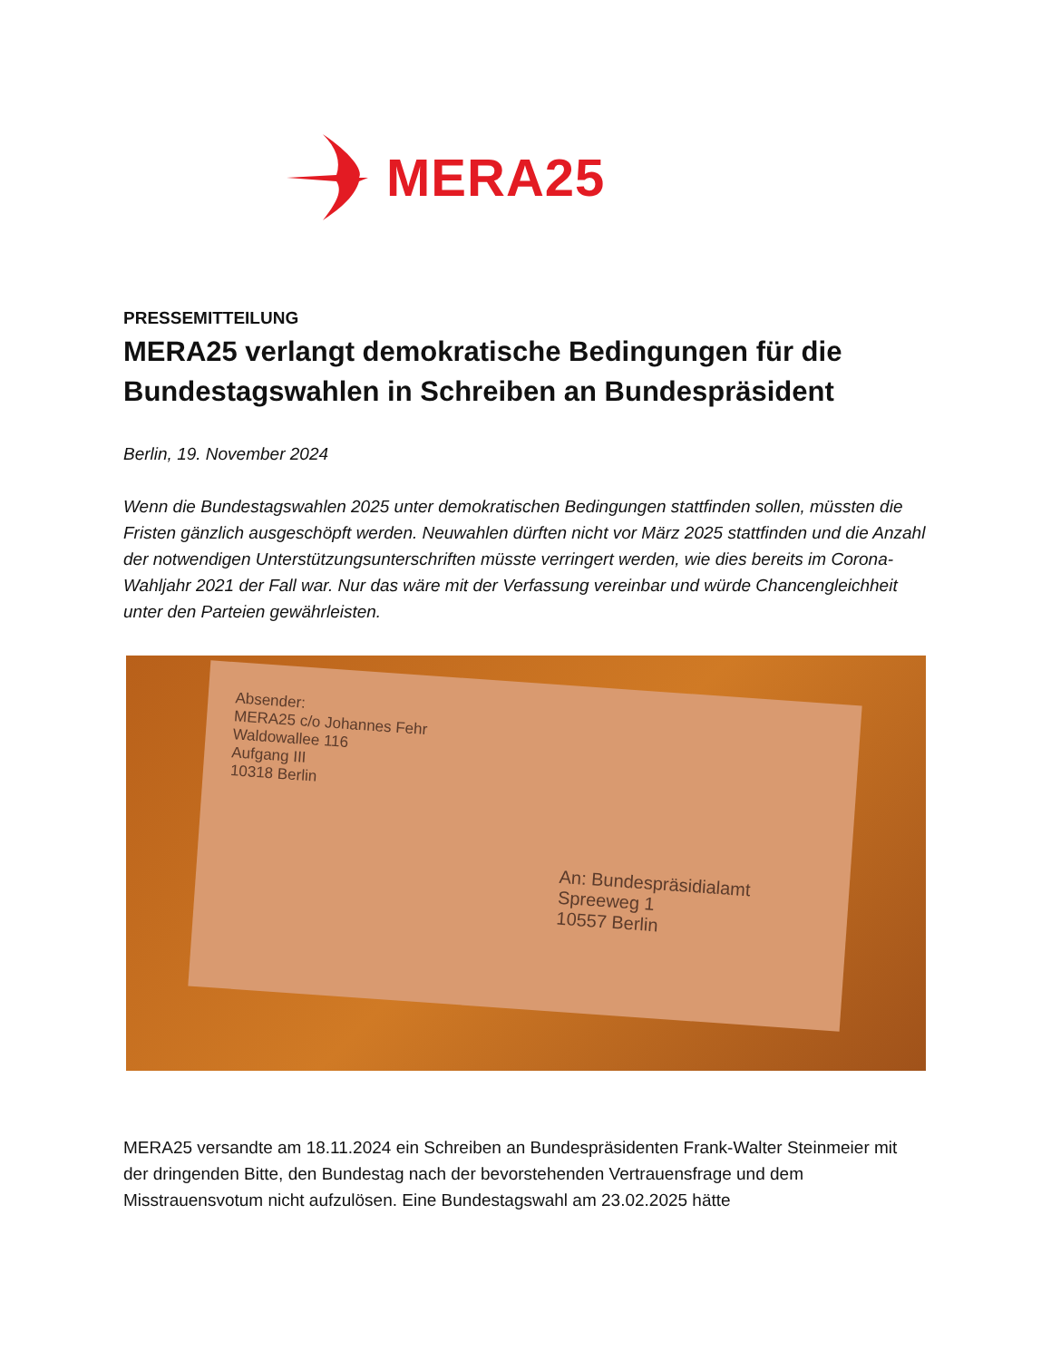MERA25
PRESSEMITTEILUNG
MERA25 verlangt demokratische Bedingungen für die Bundestagswahlen in Schreiben an Bundespräsident
Berlin, 19. November 2024
Wenn die Bundestagswahlen 2025 unter demokratischen Bedingungen stattfinden sollen, müssten die Fristen gänzlich ausgeschöpft werden. Neuwahlen dürften nicht vor März 2025 stattfinden und die Anzahl der notwendigen Unterstützungsunterschriften müsste verringert werden, wie dies bereits im Corona-Wahljahr 2021 der Fall war. Nur das wäre mit der Verfassung vereinbar und würde Chancengleichheit unter den Parteien gewährleisten.
Absender:
MERA25 c/o Johannes Fehr
Waldowallee 116
Aufgang III
10318 Berlin
An: Bundespräsidialamt
Spreeweg 1
10557 Berlin
MERA25 versandte am 18.11.2024 ein Schreiben an Bundespräsidenten Frank-Walter Steinmeier mit der dringenden Bitte, den Bundestag nach der bevorstehenden Vertrauensfrage und dem Misstrauensvotum nicht aufzulösen. Eine Bundestagswahl am 23.02.2025 hätte